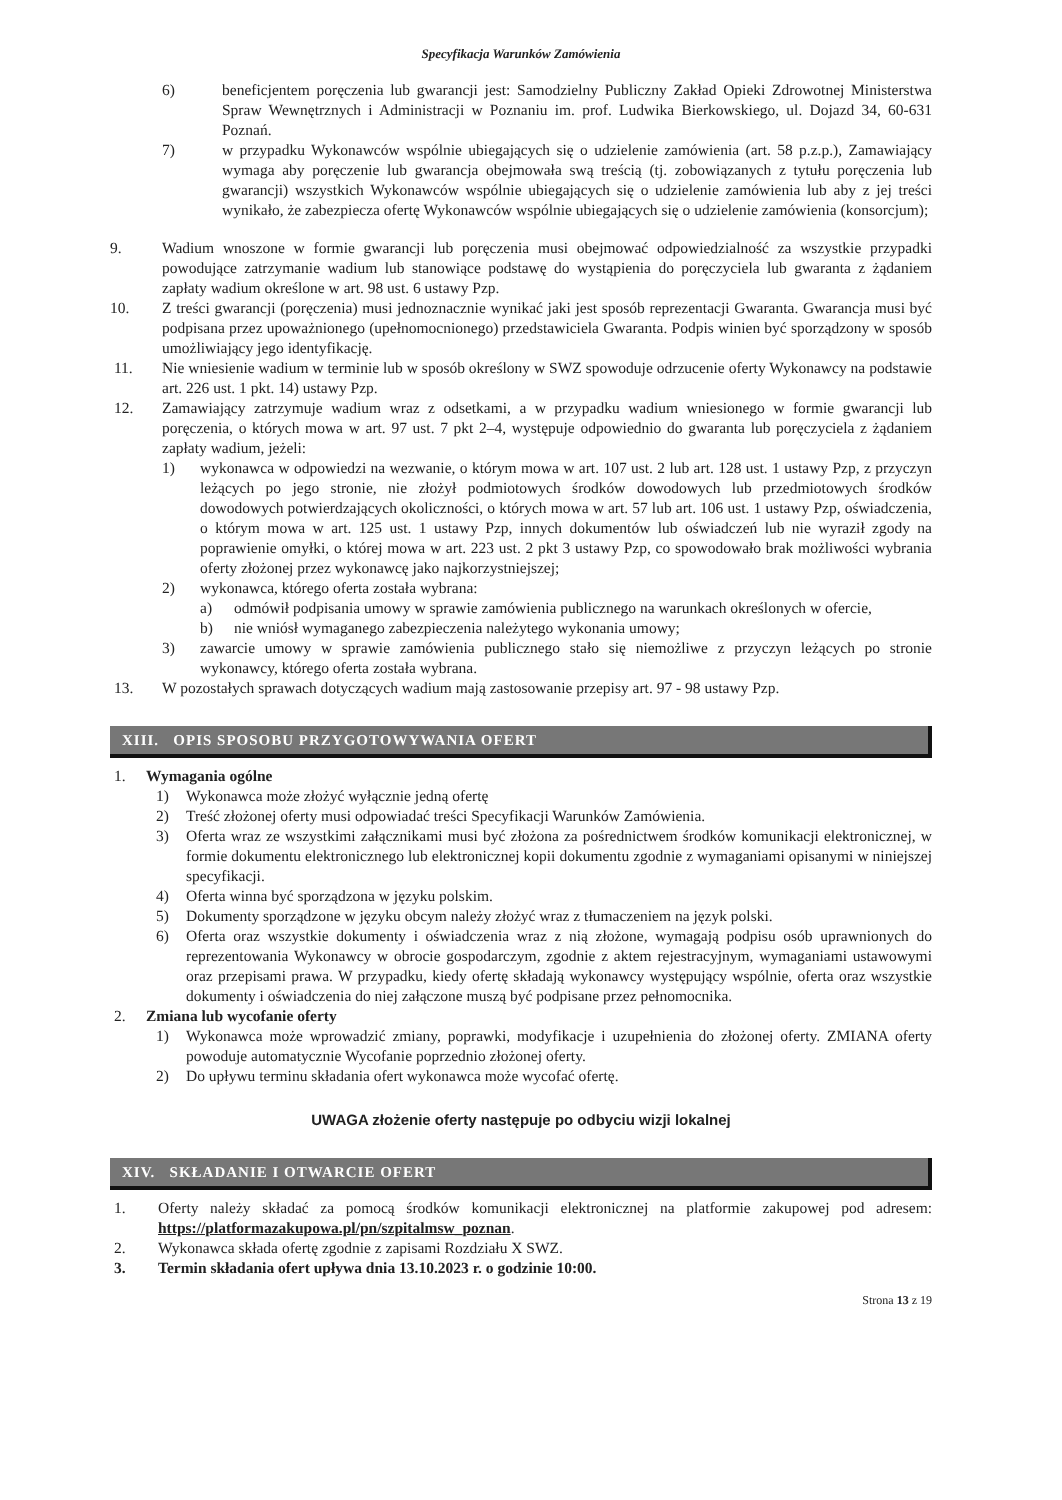Specyfikacja Warunków Zamówienia
6) beneficjentem poręczenia lub gwarancji jest: Samodzielny Publiczny Zakład Opieki Zdrowotnej Ministerstwa Spraw Wewnętrznych i Administracji w Poznaniu im. prof. Ludwika Bierkowskiego, ul. Dojazd 34, 60-631 Poznań.
7) w przypadku Wykonawców wspólnie ubiegających się o udzielenie zamówienia (art. 58 p.z.p.), Zamawiający wymaga aby poręczenie lub gwarancja obejmowała swą treścią (tj. zobowiązanych z tytułu poręczenia lub gwarancji) wszystkich Wykonawców wspólnie ubiegających się o udzielenie zamówienia lub aby z jej treści wynikało, że zabezpiecza ofertę Wykonawców wspólnie ubiegających się o udzielenie zamówienia (konsorcjum);
9. Wadium wnoszone w formie gwarancji lub poręczenia musi obejmować odpowiedzialność za wszystkie przypadki powodujące zatrzymanie wadium lub stanowiące podstawę do wystąpienia do poręczyciela lub gwaranta z żądaniem zapłaty wadium określone w art. 98 ust. 6 ustawy Pzp.
10. Z treści gwarancji (poręczenia) musi jednoznacznie wynikać jaki jest sposób reprezentacji Gwaranta. Gwarancja musi być podpisana przez upoważnionego (upełnomocnionego) przedstawiciela Gwaranta. Podpis winien być sporządzony w sposób umożliwiający jego identyfikację.
11. Nie wniesienie wadium w terminie lub w sposób określony w SWZ spowoduje odrzucenie oferty Wykonawcy na podstawie art. 226 ust. 1 pkt. 14) ustawy Pzp.
12. Zamawiający zatrzymuje wadium wraz z odsetkami, a w przypadku wadium wniesionego w formie gwarancji lub poręczenia, o których mowa w art. 97 ust. 7 pkt 2–4, występuje odpowiednio do gwaranta lub poręczyciela z żądaniem zapłaty wadium, jeżeli:
1) wykonawca w odpowiedzi na wezwanie, o którym mowa w art. 107 ust. 2 lub art. 128 ust. 1 ustawy Pzp, z przyczyn leżących po jego stronie, nie złożył podmiotowych środków dowodowych lub przedmiotowych środków dowodowych potwierdzających okoliczności, o których mowa w art. 57 lub art. 106 ust. 1 ustawy Pzp, oświadczenia, o którym mowa w art. 125 ust. 1 ustawy Pzp, innych dokumentów lub oświadczeń lub nie wyraził zgody na poprawienie omyłki, o której mowa w art. 223 ust. 2 pkt 3 ustawy Pzp, co spowodowało brak możliwości wybrania oferty złożonej przez wykonawcę jako najkorzystniejszej;
2) wykonawca, którego oferta została wybrana:
a) odmówił podpisania umowy w sprawie zamówienia publicznego na warunkach określonych w ofercie,
b) nie wniósł wymaganego zabezpieczenia należytego wykonania umowy;
3) zawarcie umowy w sprawie zamówienia publicznego stało się niemożliwe z przyczyn leżących po stronie wykonawcy, którego oferta została wybrana.
13. W pozostałych sprawach dotyczących wadium mają zastosowanie przepisy art. 97 - 98 ustawy Pzp.
XIII. OPIS SPOSOBU PRZYGOTOWYWANIA OFERT
1. Wymagania ogólne
1) Wykonawca może złożyć wyłącznie jedną ofertę
2) Treść złożonej oferty musi odpowiadać treści Specyfikacji Warunków Zamówienia.
3) Oferta wraz ze wszystkimi załącznikami musi być złożona za pośrednictwem środków komunikacji elektronicznej, w formie dokumentu elektronicznego lub elektronicznej kopii dokumentu zgodnie z wymaganiami opisanymi w niniejszej specyfikacji.
4) Oferta winna być sporządzona w języku polskim.
5) Dokumenty sporządzone w języku obcym należy złożyć wraz z tłumaczeniem na język polski.
6) Oferta oraz wszystkie dokumenty i oświadczenia wraz z nią złożone, wymagają podpisu osób uprawnionych do reprezentowania Wykonawcy w obrocie gospodarczym, zgodnie z aktem rejestracyjnym, wymaganiami ustawowymi oraz przepisami prawa. W przypadku, kiedy ofertę składają wykonawcy występujący wspólnie, oferta oraz wszystkie dokumenty i oświadczenia do niej załączone muszą być podpisane przez pełnomocnika.
2. Zmiana lub wycofanie oferty
1) Wykonawca może wprowadzić zmiany, poprawki, modyfikacje i uzupełnienia do złożonej oferty. ZMIANA oferty powoduje automatycznie Wycofanie poprzednio złożonej oferty.
2) Do upływu terminu składania ofert wykonawca może wycofać ofertę.
UWAGA złożenie oferty następuje po odbyciu wizji lokalnej
XIV. SKŁADANIE I OTWARCIE OFERT
1. Oferty należy składać za pomocą środków komunikacji elektronicznej na platformie zakupowej pod adresem: https://platformazakupowa.pl/pn/szpitalmsw_poznan.
2. Wykonawca składa ofertę zgodnie z zapisami Rozdziału X SWZ.
3. Termin składania ofert upływa dnia 13.10.2023 r. o godzinie 10:00.
Strona 13 z 19